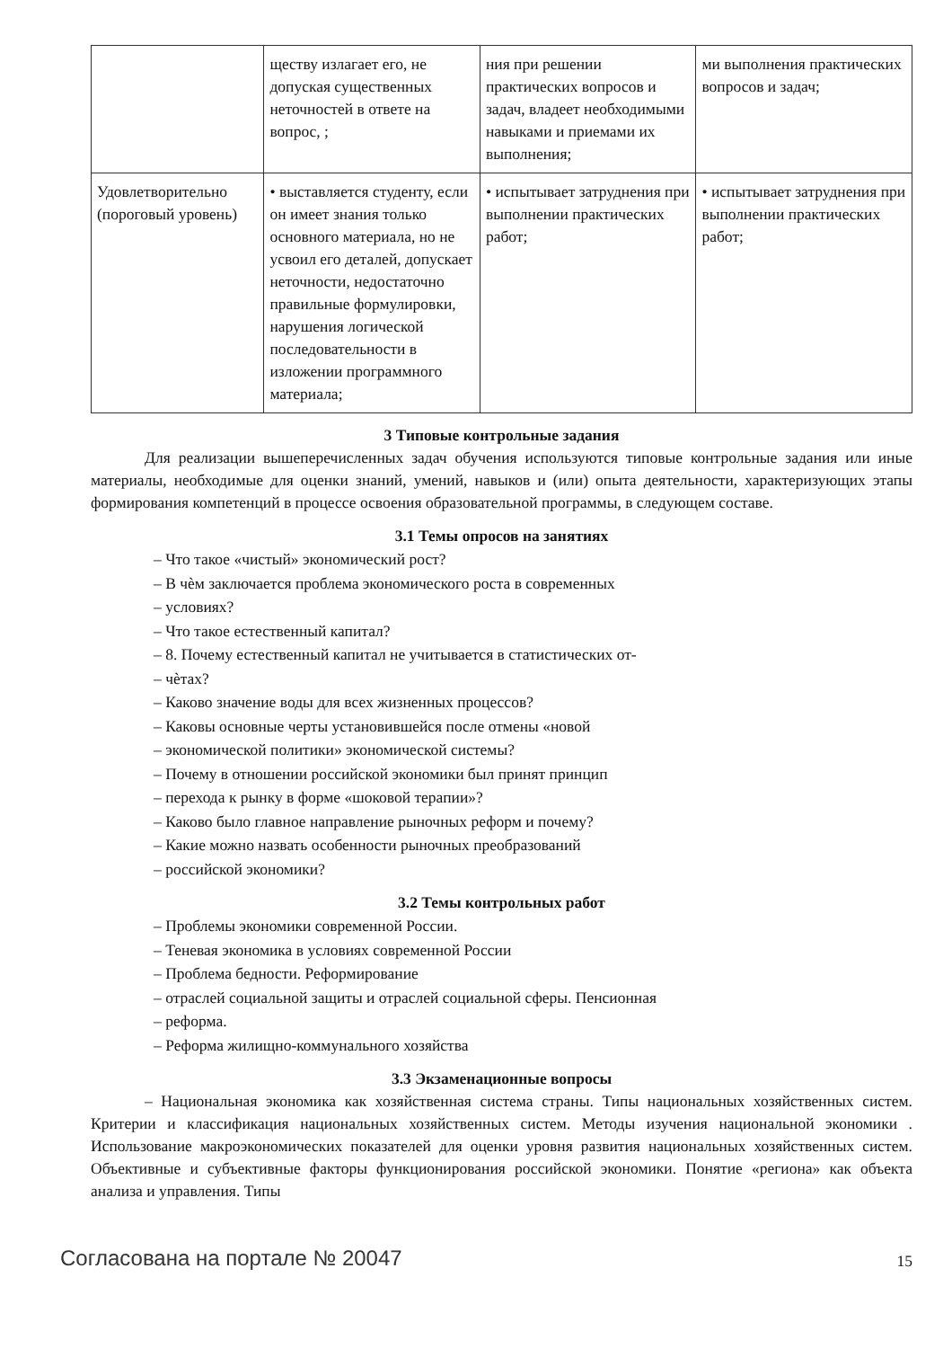| | ществу излагает его, не допуская существенных неточностей в ответе на вопрос, ; | ния при решении практических вопросов и задач, владеет необходимыми навыками и приемами их выполнения; | ми выполнения практических вопросов и задач; |
| Удовлетворительно (пороговый уровень) | • выставляется студенту, если он имеет знания только основного материала, но не усвоил его деталей, допускает неточности, недостаточно правильные формулировки, нарушения логической последовательности в изложении программного материала; | • испытывает затруднения при выполнении практических работ; | • испытывает затруднения при выполнении практических работ; |
3 Типовые контрольные задания
Для реализации вышеперечисленных задач обучения используются типовые контрольные задания или иные материалы, необходимые для оценки знаний, умений, навыков и (или) опыта деятельности, характеризующих этапы формирования компетенций в процессе освоения образовательной программы, в следующем составе.
3.1 Темы опросов на занятиях
– Что такое «чистый» экономический рост?
– В чѐм заключается проблема экономического роста в современных
– условиях?
– Что такое естественный капитал?
– 8. Почему естественный капитал не учитывается в статистических от-
– чѐтах?
– Каково значение воды для всех жизненных процессов?
– Каковы основные черты установившейся после отмены «новой
– экономической политики» экономической системы?
– Почему в отношении российской экономики был принят принцип
– перехода к рынку в форме «шоковой терапии»?
– Каково было главное направление рыночных реформ и почему?
– Какие можно назвать особенности рыночных преобразований
– российской экономики?
3.2 Темы контрольных работ
– Проблемы экономики современной России.
– Теневая экономика в условиях современной России
– Проблема бедности. Реформирование
– отраслей социальной защиты и отраслей социальной сферы. Пенсионная
– реформа.
– Реформа жилищно-коммунального хозяйства
3.3 Экзаменационные вопросы
– Национальная экономика как хозяйственная система страны. Типы национальных хозяйственных систем. Критерии и классификация национальных хозяйственных систем. Методы изучения национальной экономики . Использование макроэкономических показателей для оценки уровня развития национальных хозяйственных систем. Объективные и субъективные факторы функционирования российской экономики. Понятие «региона» как объекта анализа и управления. Типы
Согласована на портале № 20047 15